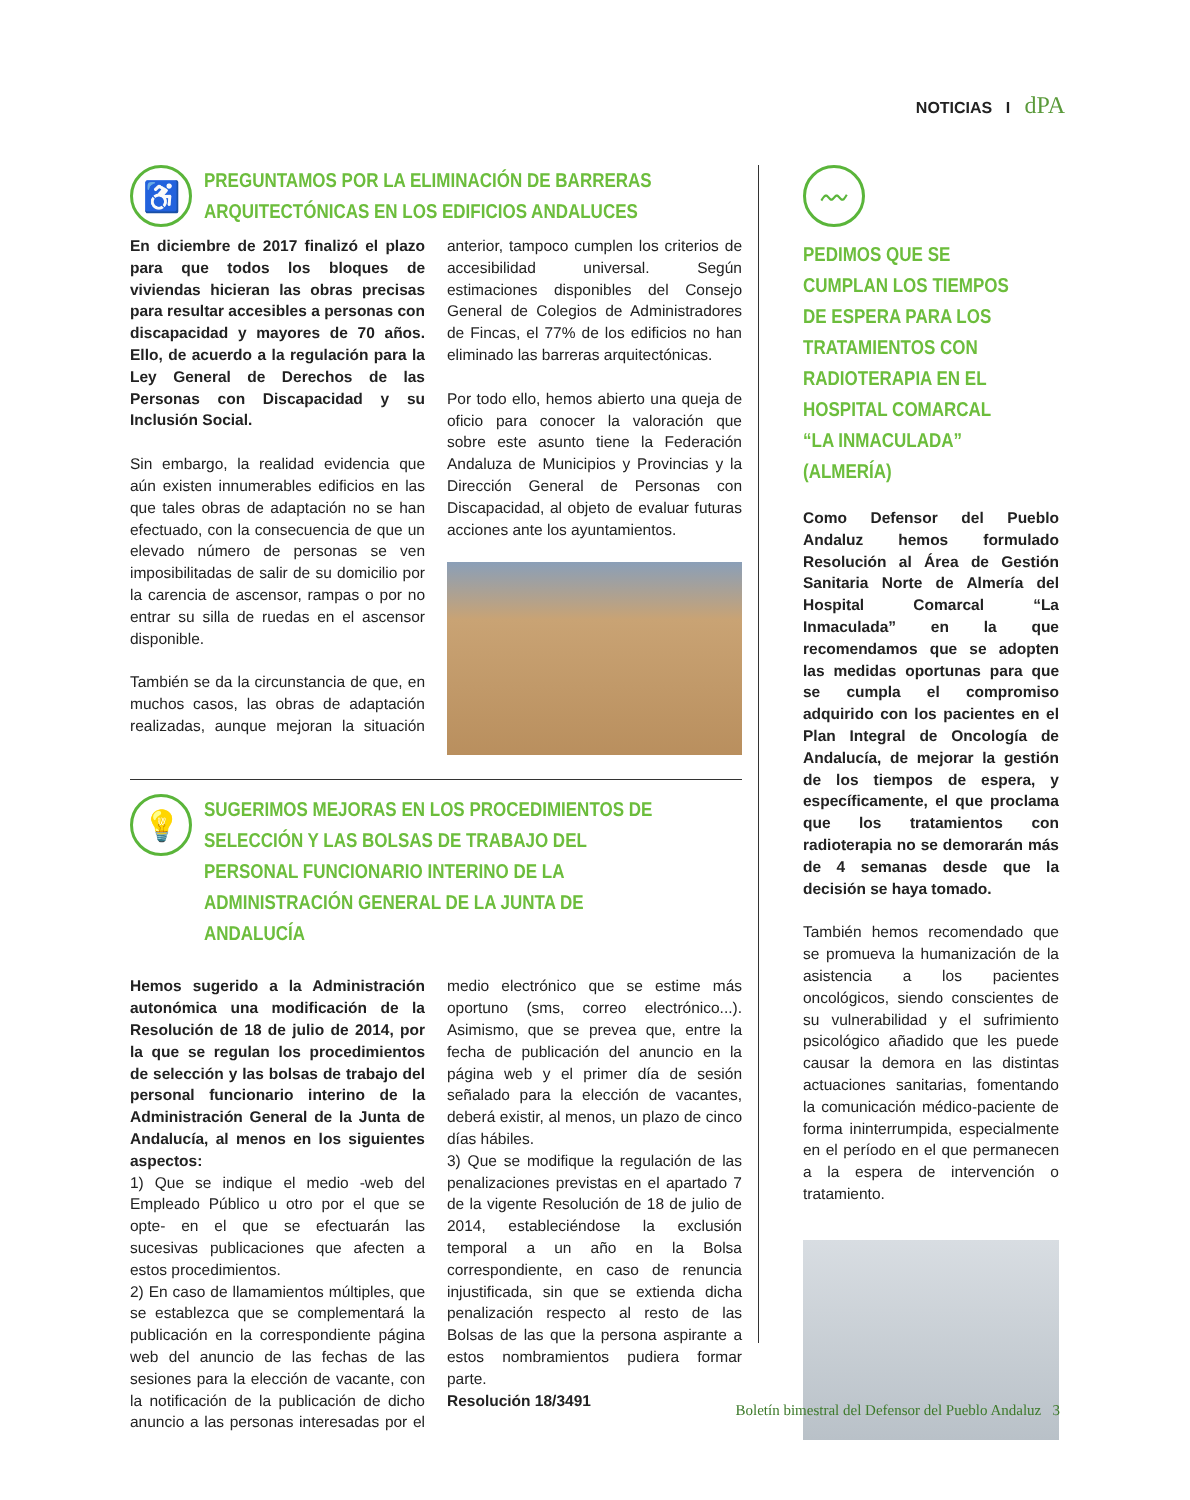NOTICIAS I dPA
♿
PREGUNTAMOS POR LA ELIMINACIÓN DE BARRERAS ARQUITECTÓNICAS EN LOS EDIFICIOS ANDALUCES
En diciembre de 2017 finalizó el plazo para que todos los bloques de viviendas hicieran las obras precisas para resultar accesibles a personas con discapacidad y mayores de 70 años. Ello, de acuerdo a la regulación para la Ley General de Derechos de las Personas con Discapacidad y su Inclusión Social.
Sin embargo, la realidad evidencia que aún existen innumerables edificios en las que tales obras de adaptación no se han efectuado, con la consecuencia de que un elevado número de personas se ven imposibilitadas de salir de su domicilio por la carencia de ascensor, rampas o por no entrar su silla de ruedas en el ascensor disponible.
También se da la circunstancia de que, en muchos casos, las obras de adaptación realizadas, aunque mejoran la situación anterior, tampoco cumplen los criterios de accesibilidad universal. Según estimaciones disponibles del Consejo General de Colegios de Administradores de Fincas, el 77% de los edificios no han eliminado las barreras arquitectónicas.
Por todo ello, hemos abierto una queja de oficio para conocer la valoración que sobre este asunto tiene la Federación Andaluza de Municipios y Provincias y la Dirección General de Personas con Discapacidad, al objeto de evaluar futuras acciones ante los ayuntamientos.
💡
SUGERIMOS MEJORAS EN LOS PROCEDIMIENTOS DE SELECCIÓN Y LAS BOLSAS DE TRABAJO DEL PERSONAL FUNCIONARIO INTERINO DE LA ADMINISTRACIÓN GENERAL DE LA JUNTA DE ANDALUCÍA
Hemos sugerido a la Administración autonómica una modificación de la Resolución de 18 de julio de 2014, por la que se regulan los procedimientos de selección y las bolsas de trabajo del personal funcionario interino de la Administración General de la Junta de Andalucía, al menos en los siguientes aspectos:
1) Que se indique el medio -web del Empleado Público u otro por el que se opte- en el que se efectuarán las sucesivas publicaciones que afecten a estos procedimientos.
2) En caso de llamamientos múltiples, que se establezca que se complementará la publicación en la correspondiente página web del anuncio de las fechas de las sesiones para la elección de vacante, con la notificación de la publicación de dicho anuncio a las personas interesadas por el medio electrónico que se estime más oportuno (sms, correo electrónico...). Asimismo, que se prevea que, entre la fecha de publicación del anuncio en la página web y el primer día de sesión señalado para la elección de vacantes, deberá existir, al menos, un plazo de cinco días hábiles.
3) Que se modifique la regulación de las penalizaciones previstas en el apartado 7 de la vigente Resolución de 18 de julio de 2014, estableciéndose la exclusión temporal a un año en la Bolsa correspondiente, en caso de renuncia injustificada, sin que se extienda dicha penalización respecto al resto de las Bolsas de las que la persona aspirante a estos nombramientos pudiera formar parte.
Resolución 18/3491
〰
PEDIMOS QUE SE CUMPLAN LOS TIEMPOS DE ESPERA PARA LOS TRATAMIENTOS CON RADIOTERAPIA EN EL HOSPITAL COMARCAL “LA INMACULADA” (ALMERÍA)
Como Defensor del Pueblo Andaluz hemos formulado Resolución al Área de Gestión Sanitaria Norte de Almería del Hospital Comarcal “La Inmaculada” en la que recomendamos que se adopten las medidas oportunas para que se cumpla el compromiso adquirido con los pacientes en el Plan Integral de Oncología de Andalucía, de mejorar la gestión de los tiempos de espera, y específicamente, el que proclama que los tratamientos con radioterapia no se demorarán más de 4 semanas desde que la decisión se haya tomado.
También hemos recomendado que se promueva la humanización de la asistencia a los pacientes oncológicos, siendo conscientes de su vulnerabilidad y el sufrimiento psicológico añadido que les puede causar la demora en las distintas actuaciones sanitarias, fomentando la comunicación médico-paciente de forma ininterrumpida, especialmente en el período en el que permanecen a la espera de intervención o tratamiento.
Boletín bimestral del Defensor del Pueblo Andaluz 3